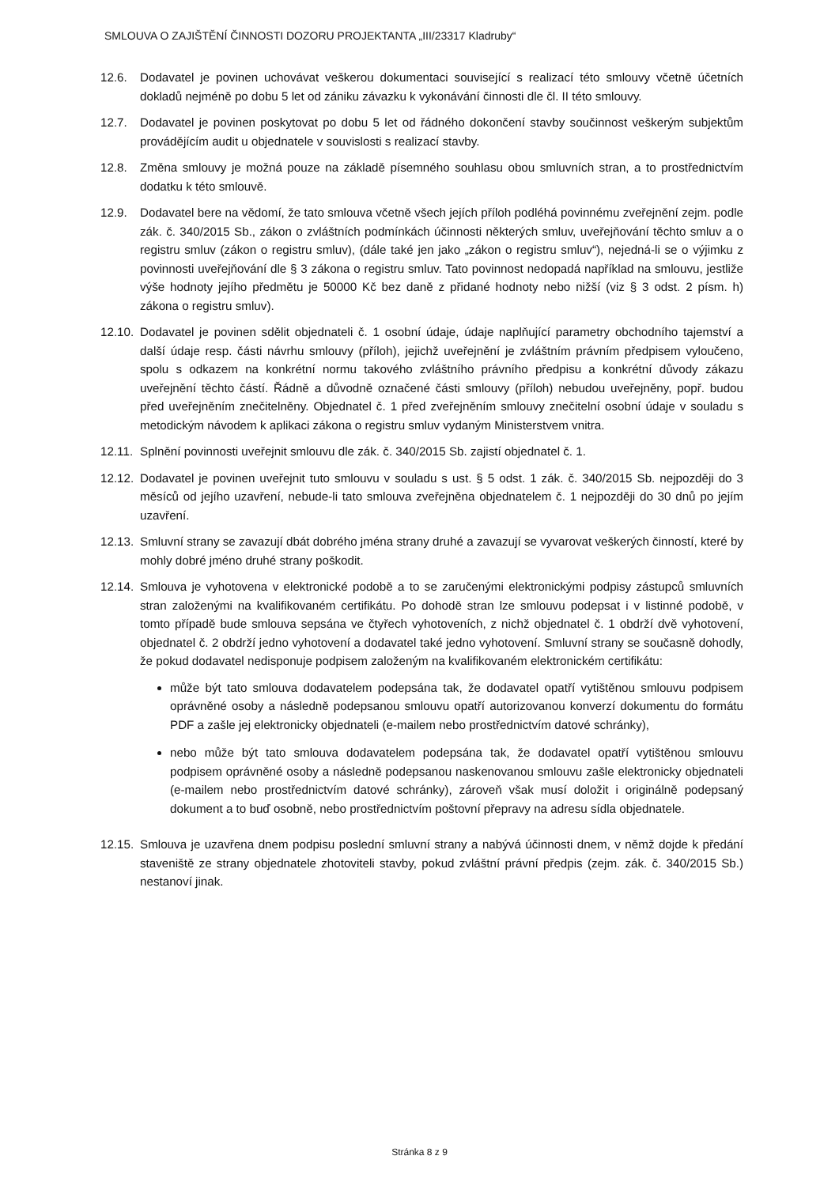SMLOUVA O ZAJIŠTĚNÍ ČINNOSTI DOZORU PROJEKTANTA „III/23317 Kladruby“
12.6. Dodavatel je povinen uchovávat veškerou dokumentaci související s realizací této smlouvy včetně účetních dokladů nejméně po dobu 5 let od zániku závazku k vykonávání činnosti dle čl. II této smlouvy.
12.7. Dodavatel je povinen poskytovat po dobu 5 let od řádného dokončení stavby součinnost veškerým subjektům provádějícím audit u objednatele v souvislosti s realizací stavby.
12.8. Změna smlouvy je možná pouze na základě písemného souhlasu obou smluvních stran, a to prostřednictvím dodatku k této smlouvě.
12.9. Dodavatel bere na vědomí, že tato smlouva včetně všech jejích příloh podléhá povinnému zveřejnění zejm. podle zák. č. 340/2015 Sb., zákon o zvláštních podmínkách účinnosti některých smluv, uveřejňování těchto smluv a o registru smluv (zákon o registru smluv), (dále také jen jako „zákon o registru smluv“), nejedná-li se o výjimku z povinnosti uveřejňování dle § 3 zákona o registru smluv. Tato povinnost nedopadá například na smlouvu, jestliže výše hodnoty jejího předmětu je 50000 Kč bez daně z přidané hodnoty nebo nižší (viz § 3 odst. 2 písm. h) zákona o registru smluv).
12.10.
Dodavatel je povinen sdělit objednateli č. 1 osobní údaje, údaje naplňující parametry obchodního tajemství a další údaje resp. části návrhu smlouvy (příloh), jejichž uveřejnění je zvláštním právním předpisem vyloučeno, spolu s odkazem na konkrétní normu takového zvláštního právního předpisu a konkrétní důvody zákazu uveřejnění těchto částí. Řádně a důvodně označené části smlouvy (příloh) nebudou uveřejněny, popř. budou před uveřejněním znečitelněny. Objednatel č. 1 před zveřejněním smlouvy znečitelní osobní údaje v souladu s metodickým návodem k aplikaci zákona o registru smluv vydaným Ministerstvem vnitra.
12.11.
Splnění povinnosti uveřejnit smlouvu dle zák. č. 340/2015 Sb. zajistí objednatel č. 1.
12.12.
Dodavatel je povinen uveřejnit tuto smlouvu v souladu s ust. § 5 odst. 1 zák. č. 340/2015 Sb. nejpozději do 3 měsíců od jejího uzavření, nebude-li tato smlouva zveřejněna objednatelem č. 1 nejpozději do 30 dnů po jejím uzavření.
12.13.
Smluvní strany se zavazují dbát dobrého jména strany druhé a zavazují se vyvarovat veškerých činností, které by mohly dobré jméno druhé strany poškodit.
12.14.
Smlouva je vyhotovena v elektronické podobě a to se zaručenými elektronickými podpisy zástupců smluvních stran založenými na kvalifikovaném certifikátu. Po dohodě stran lze smlouvu podepsat i v listinné podobě, v tomto případě bude smlouva sepsána ve čtyřech vyhotoveních, z nichž objednatel č. 1 obdrží dvě vyhotovení, objednatel č. 2 obdrží jedno vyhotovení a dodavatel také jedno vyhotovení. Smluvní strany se současně dohodly, že pokud dodavatel nedisponuje podpisem založeným na kvalifikovaném elektronickém certifikátu:
může být tato smlouva dodavatelem podepsána tak, že dodavatel opatří vytištěnou smlouvu podpisem oprávněné osoby a následně podepsanou smlouvu opatří autorizovanou konverzí dokumentu do formátu PDF a zašle jej elektronicky objednateli (e-mailem nebo prostřednictvím datové schránky),
nebo může být tato smlouva dodavatelem podepsána tak, že dodavatel opatří vytištěnou smlouvu podpisem oprávněné osoby a následně podepsanou naskenovanou smlouvu zašle elektronicky objednateli (e-mailem nebo prostřednictvím datové schránky), zároveň však musí doložit i originálně podepsaný dokument a to buď osobně, nebo prostřednictvím poštovní přepravy na adresu sídla objednatele.
12.15.
Smlouva je uzavřena dnem podpisu poslední smluvní strany a nabývá účinnosti dnem, v němž dojde k předání staveniště ze strany objednatele zhotoviteli stavby, pokud zvláštní právní předpis (zejm. zák. č. 340/2015 Sb.) nestanoví jinak.
Stránka 8 z 9